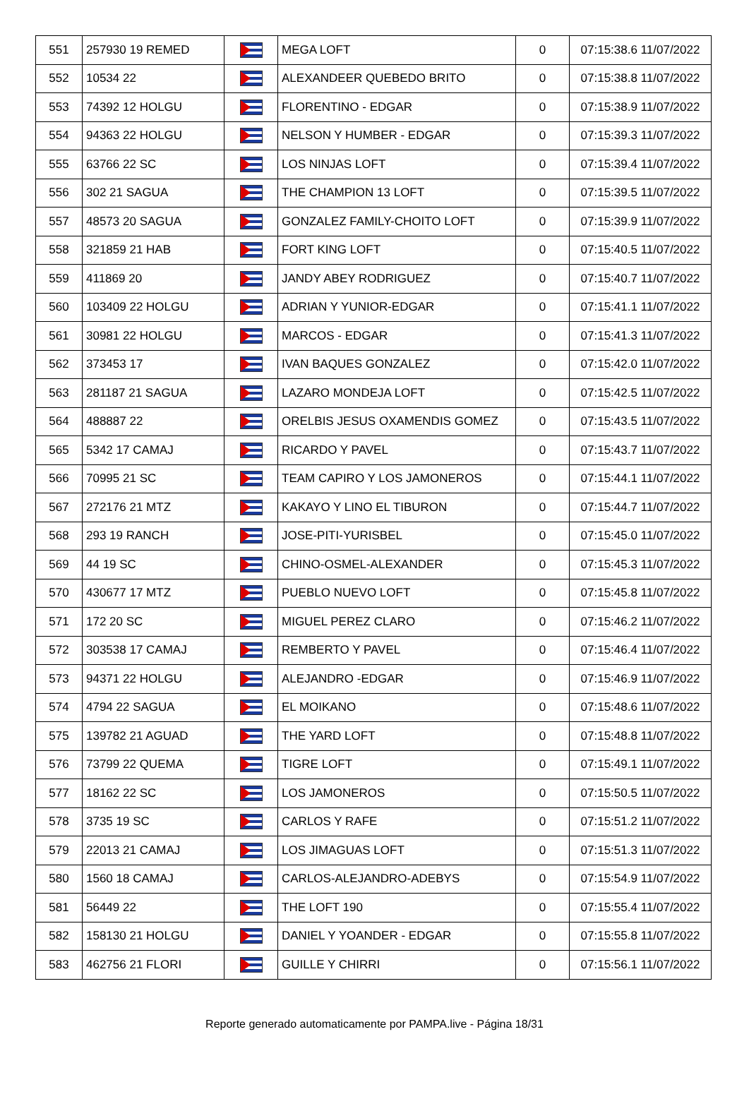| 551 | 257930 19 REMED | | MEGA LOFT | 0 | 07:15:38.6 11/07/2022 |
| 552 | 10534 22 | | ALEXANDEER QUEBEDO BRITO | 0 | 07:15:38.8 11/07/2022 |
| 553 | 74392 12 HOLGU | | FLORENTINO - EDGAR | 0 | 07:15:38.9 11/07/2022 |
| 554 | 94363 22 HOLGU | | NELSON Y HUMBER - EDGAR | 0 | 07:15:39.3 11/07/2022 |
| 555 | 63766 22 SC | | LOS NINJAS LOFT | 0 | 07:15:39.4 11/07/2022 |
| 556 | 302 21 SAGUA | | THE CHAMPION 13 LOFT | 0 | 07:15:39.5 11/07/2022 |
| 557 | 48573 20 SAGUA | | GONZALEZ FAMILY-CHOITO LOFT | 0 | 07:15:39.9 11/07/2022 |
| 558 | 321859 21 HAB | | FORT KING LOFT | 0 | 07:15:40.5 11/07/2022 |
| 559 | 411869 20 | | JANDY ABEY RODRIGUEZ | 0 | 07:15:40.7 11/07/2022 |
| 560 | 103409 22 HOLGU | | ADRIAN Y YUNIOR-EDGAR | 0 | 07:15:41.1 11/07/2022 |
| 561 | 30981 22 HOLGU | | MARCOS - EDGAR | 0 | 07:15:41.3 11/07/2022 |
| 562 | 373453 17 | | IVAN BAQUES GONZALEZ | 0 | 07:15:42.0 11/07/2022 |
| 563 | 281187 21 SAGUA | | LAZARO MONDEJA LOFT | 0 | 07:15:42.5 11/07/2022 |
| 564 | 488887 22 | | ORELBIS JESUS OXAMENDIS GOMEZ | 0 | 07:15:43.5 11/07/2022 |
| 565 | 5342 17 CAMAJ | | RICARDO Y PAVEL | 0 | 07:15:43.7 11/07/2022 |
| 566 | 70995 21 SC | | TEAM CAPIRO Y LOS JAMONEROS | 0 | 07:15:44.1 11/07/2022 |
| 567 | 272176 21 MTZ | | KAKAYO Y LINO EL TIBURON | 0 | 07:15:44.7 11/07/2022 |
| 568 | 293 19 RANCH | | JOSE-PITI-YURISBEL | 0 | 07:15:45.0 11/07/2022 |
| 569 | 44 19 SC | | CHINO-OSMEL-ALEXANDER | 0 | 07:15:45.3 11/07/2022 |
| 570 | 430677 17 MTZ | | PUEBLO NUEVO LOFT | 0 | 07:15:45.8 11/07/2022 |
| 571 | 172 20 SC | | MIGUEL PEREZ CLARO | 0 | 07:15:46.2 11/07/2022 |
| 572 | 303538 17 CAMAJ | | REMBERTO Y PAVEL | 0 | 07:15:46.4 11/07/2022 |
| 573 | 94371 22 HOLGU | | ALEJANDRO -EDGAR | 0 | 07:15:46.9 11/07/2022 |
| 574 | 4794 22 SAGUA | | EL MOIKANO | 0 | 07:15:48.6 11/07/2022 |
| 575 | 139782 21 AGUAD | | THE YARD LOFT | 0 | 07:15:48.8 11/07/2022 |
| 576 | 73799 22 QUEMA | | TIGRE LOFT | 0 | 07:15:49.1 11/07/2022 |
| 577 | 18162 22 SC | | LOS JAMONEROS | 0 | 07:15:50.5 11/07/2022 |
| 578 | 3735 19 SC | | CARLOS Y RAFE | 0 | 07:15:51.2 11/07/2022 |
| 579 | 22013 21 CAMAJ | | LOS JIMAGUAS LOFT | 0 | 07:15:51.3 11/07/2022 |
| 580 | 1560 18 CAMAJ | | CARLOS-ALEJANDRO-ADEBYS | 0 | 07:15:54.9 11/07/2022 |
| 581 | 56449 22 | | THE LOFT 190 | 0 | 07:15:55.4 11/07/2022 |
| 582 | 158130 21 HOLGU | | DANIEL Y YOANDER - EDGAR | 0 | 07:15:55.8 11/07/2022 |
| 583 | 462756 21 FLORI | | GUILLE Y CHIRRI | 0 | 07:15:56.1 11/07/2022 |
Reporte generado automaticamente por PAMPA.live - Página 18/31